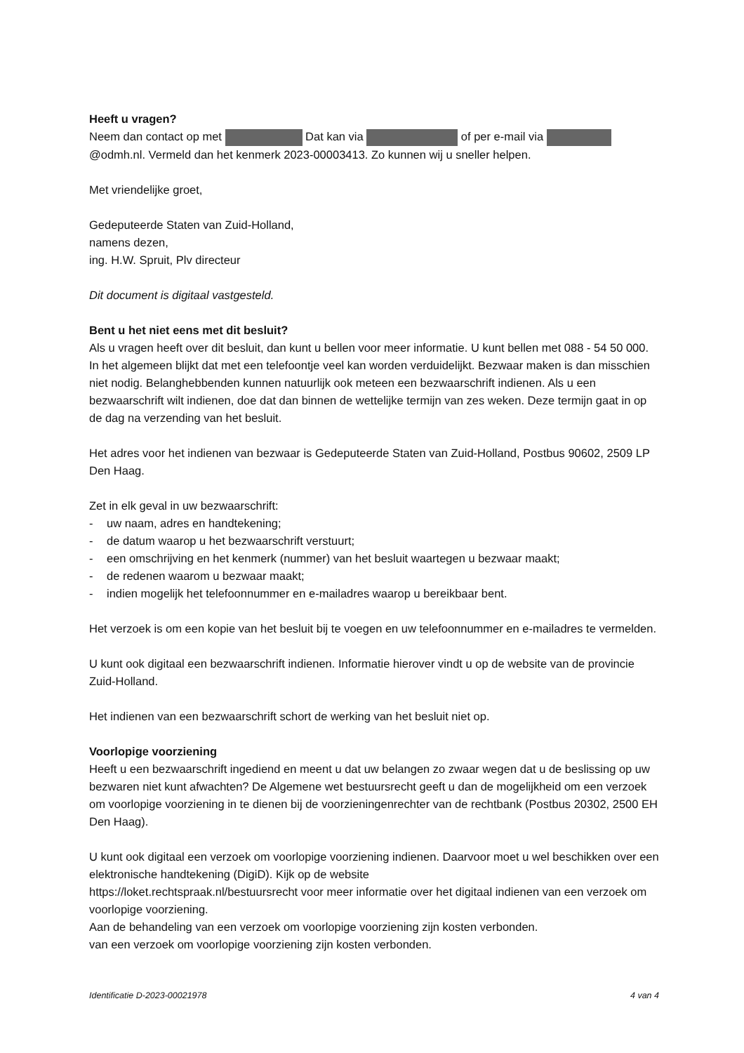Heeft u vragen?
Neem dan contact op met Dat kan via of per e-mail via @odmh.nl. Vermeld dan het kenmerk 2023-00003413. Zo kunnen wij u sneller helpen.
Met vriendelijke groet,
Gedeputeerde Staten van Zuid-Holland,
namens dezen,
ing. H.W. Spruit, Plv directeur
Dit document is digitaal vastgesteld.
Bent u het niet eens met dit besluit?
Als u vragen heeft over dit besluit, dan kunt u bellen voor meer informatie. U kunt bellen met 088 - 54 50 000. In het algemeen blijkt dat met een telefoontje veel kan worden verduidelijkt. Bezwaar maken is dan misschien niet nodig. Belanghebbenden kunnen natuurlijk ook meteen een bezwaarschrift indienen. Als u een bezwaarschrift wilt indienen, doe dat dan binnen de wettelijke termijn van zes weken. Deze termijn gaat in op de dag na verzending van het besluit.
Het adres voor het indienen van bezwaar is Gedeputeerde Staten van Zuid-Holland, Postbus 90602, 2509 LP Den Haag.
Zet in elk geval in uw bezwaarschrift:
- uw naam, adres en handtekening;
- de datum waarop u het bezwaarschrift verstuurt;
- een omschrijving en het kenmerk (nummer) van het besluit waartegen u bezwaar maakt;
- de redenen waarom u bezwaar maakt;
- indien mogelijk het telefoonnummer en e-mailadres waarop u bereikbaar bent.
Het verzoek is om een kopie van het besluit bij te voegen en uw telefoonnummer en e-mailadres te vermelden.
U kunt ook digitaal een bezwaarschrift indienen. Informatie hierover vindt u op de website van de provincie Zuid-Holland.
Het indienen van een bezwaarschrift schort de werking van het besluit niet op.
Voorlopige voorziening
Heeft u een bezwaarschrift ingediend en meent u dat uw belangen zo zwaar wegen dat u de beslissing op uw bezwaren niet kunt afwachten? De Algemene wet bestuursrecht geeft u dan de mogelijkheid om een verzoek om voorlopige voorziening in te dienen bij de voorzieningenrechter van de rechtbank (Postbus 20302, 2500 EH Den Haag).
U kunt ook digitaal een verzoek om voorlopige voorziening indienen. Daarvoor moet u wel beschikken over een elektronische handtekening (DigiD). Kijk op de website
https://loket.rechtspraak.nl/bestuursrecht voor meer informatie over het digitaal indienen van een verzoek om voorlopige voorziening.
Aan de behandeling van een verzoek om voorlopige voorziening zijn kosten verbonden.
van een verzoek om voorlopige voorziening zijn kosten verbonden.
Identificatie D-2023-00021978 4 van 4